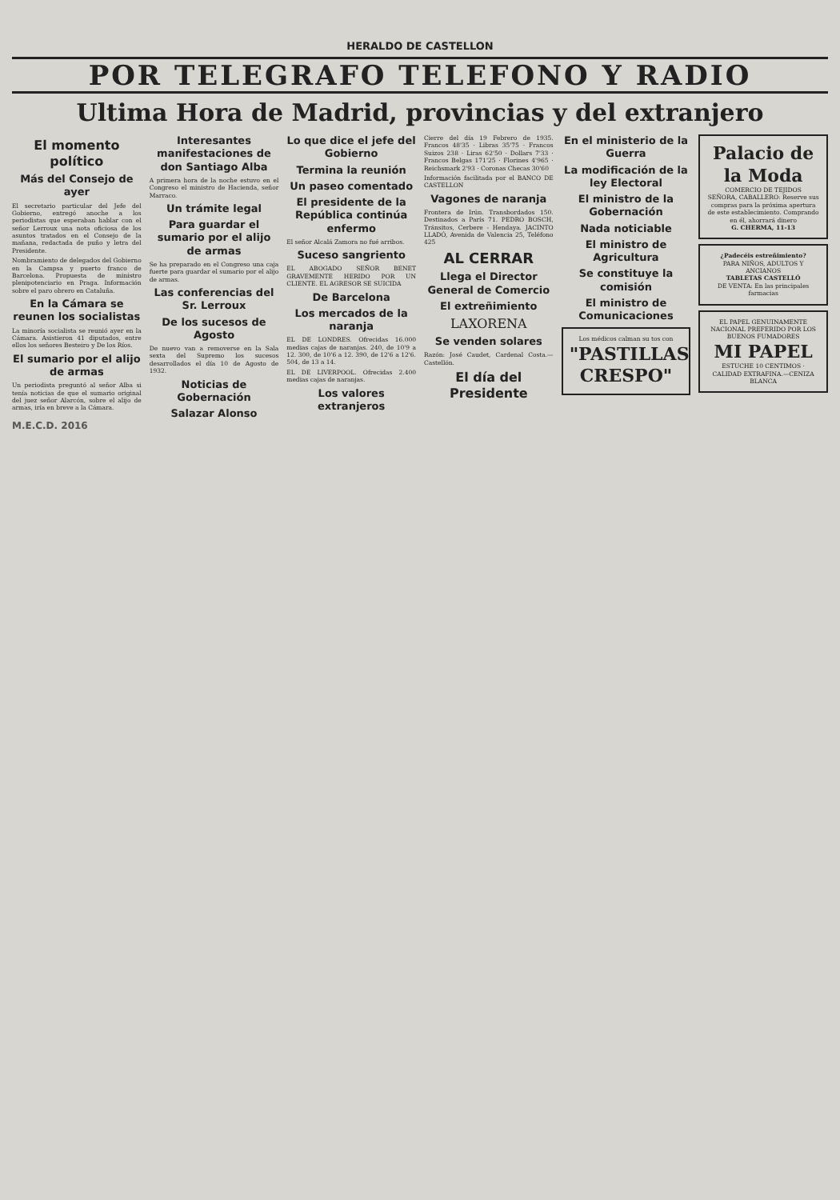HERALDO DE CASTELLON
POR TELEGRAFO TELEFONO Y RADIO
Ultima Hora de Madrid, provincias y del extranjero
El momento político
Más del Consejo de ayer
El secretario particular del Jefe del Gobierno, entregó anoche a los periodistas que esperaban hablar con el señor Lerroux una nota oficiosa de los asuntos tratados en el Consejo de la mañana, redactada de puño y letra del Presidente.
Nombramiento de delegados del Gobierno en la Campsa y puerto franco de Barcelona. Propuesta de ministro plenipotenciario en Praga. Información sobre el paro obrero en Cataluña.
En la Cámara se reunen los socialistas
La minoría socialista se reunió ayer en la Cámara. Asistieron 41 diputados, entre ellos los señores Besteiro y De los Ríos.
El sumario por el alijo de armas
Un periodista preguntó al señor Alba si tenía noticias de que el sumario original del juez señor Alarcón, sobre el alijo de armas, iría en breve a la Cámara.
Interesantes manifestaciones de don Santiago Alba
A primera hora de la noche estuvo en el Congreso el ministro de Hacienda, señor Marraco.
Un trámite legal
Para guardar el sumario por el alijo de armas
Se ha preparado en el Congreso una caja fuerte para guardar el sumario por el alijo de armas.
Las conferencias del Sr. Lerroux
De los sucesos de Agosto
De nuevo van a removerse en la Sala sexta del Supremo los sucesos desarrollados el día 10 de Agosto de 1932.
Noticias de Gobernación
Salazar Alonso
Lo que dice el jefe del Gobierno
Termina la reunión
Un paseo comentado
El presidente de la República continúa enfermo
El señor Alcalá Zamora no fué arribos.
Suceso sangriento
EL ABOGADO SEÑOR BENET GRAVEMENTE HERIDO POR UN CLIENTE. EL AGRESOR SE SUICIDA
De Barcelona
Los mercados de la naranja
EL DE LONDRES. Ofrecidas 16.000 medias cajas de naranjas. 240, de 10'9 a 12. 300, de 10'6 a 12. 390, de 12'6 a 12'6. 504, de 13 a 14.
EL DE LIVERPOOL. Ofrecidas 2.400 medias cajas de naranjas.
Los valores extranjeros
Cierre del día 19 Febrero de 1935. Francos 48'35 · Libras 35'75 · Francos Suizos 238 · Liras 62'50 · Dollars 7'33 · Francos Belgas 171'25 · Florines 4'965 · Reichsmark 2'93 · Coronas Checas 30'60
Información facilitada por el BANCO DE CASTELLON
Vagones de naranja
Frontera de Irún. Transbordados 150. Destinados a París 71. PEDRO BOSCH, Tránsitos, Cerbere - Hendaya. JACINTO LLADÓ, Avenida de Valencia 25, Teléfono 425
AL CERRAR
Llega el Director General de Comercio
El extreñimiento
LAXORENA
Se venden solares
Razón: José Caudet, Cardenal Costa.—Castellón.
El día del Presidente
En el ministerio de la Guerra
La modificación de la ley Electoral
El ministro de la Gobernación
Nada noticiable
El ministro de Agricultura
Se constituye la comisión
El ministro de Comunicaciones
Los médicos calman su tos con
"PASTILLAS CRESPO"
Palacio de la Moda
COMERCIO DE TEJIDOS
SEÑORA, CABALLERO: Reserve sus compras para la próxima apertura de este establecimiento. Comprando en él, ahorrará dinero
G. CHERMA, 11-13
¿Padecéis estreñimiento?
PARA NIÑOS, ADULTOS Y ANCIANOS
TABLETAS CASTELLÓ
DE VENTA: En las principales farmacias
EL PAPEL GENUINAMENTE NACIONAL PREFERIDO POR LOS BUENOS FUMADORES
MI PAPEL
ESTUCHE 10 CENTIMOS · CALIDAD EXTRAFINA.—CENIZA BLANCA
M.E.C.D. 2016